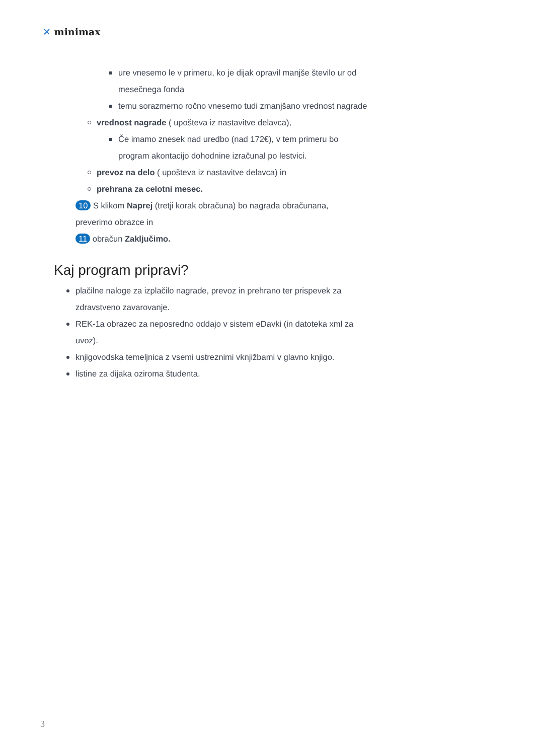✕ minimax
ure vnesemo le v primeru, ko je dijak opravil manjše število ur od mesečnega fonda
temu sorazmerno ročno vnesemo tudi zmanjšano vrednost nagrade
vrednost nagrade ( upošteva iz nastavitve delavca),
Če imamo znesek nad uredbo (nad 172€), v tem primeru bo program akontacijo dohodnine izračunal po lestvici.
prevoz na delo ( upošteva iz nastavitve delavca) in
prehrana za celotni mesec.
10 S klikom Naprej (tretji korak obračuna) bo nagrada obračunana, preverimo obrazce in
11 obračun Zaključimo.
Kaj program pripravi?
plačilne naloge za izplačilo nagrade, prevoz in prehrano ter prispevek za zdravstveno zavarovanje.
REK-1a obrazec za neposredno oddajo v sistem eDavki (in datoteka xml za uvoz).
knjigovodska temeljnica z vsemi ustreznimi vknjižbami v glavno knjigo.
listine za dijaka oziroma študenta.
3